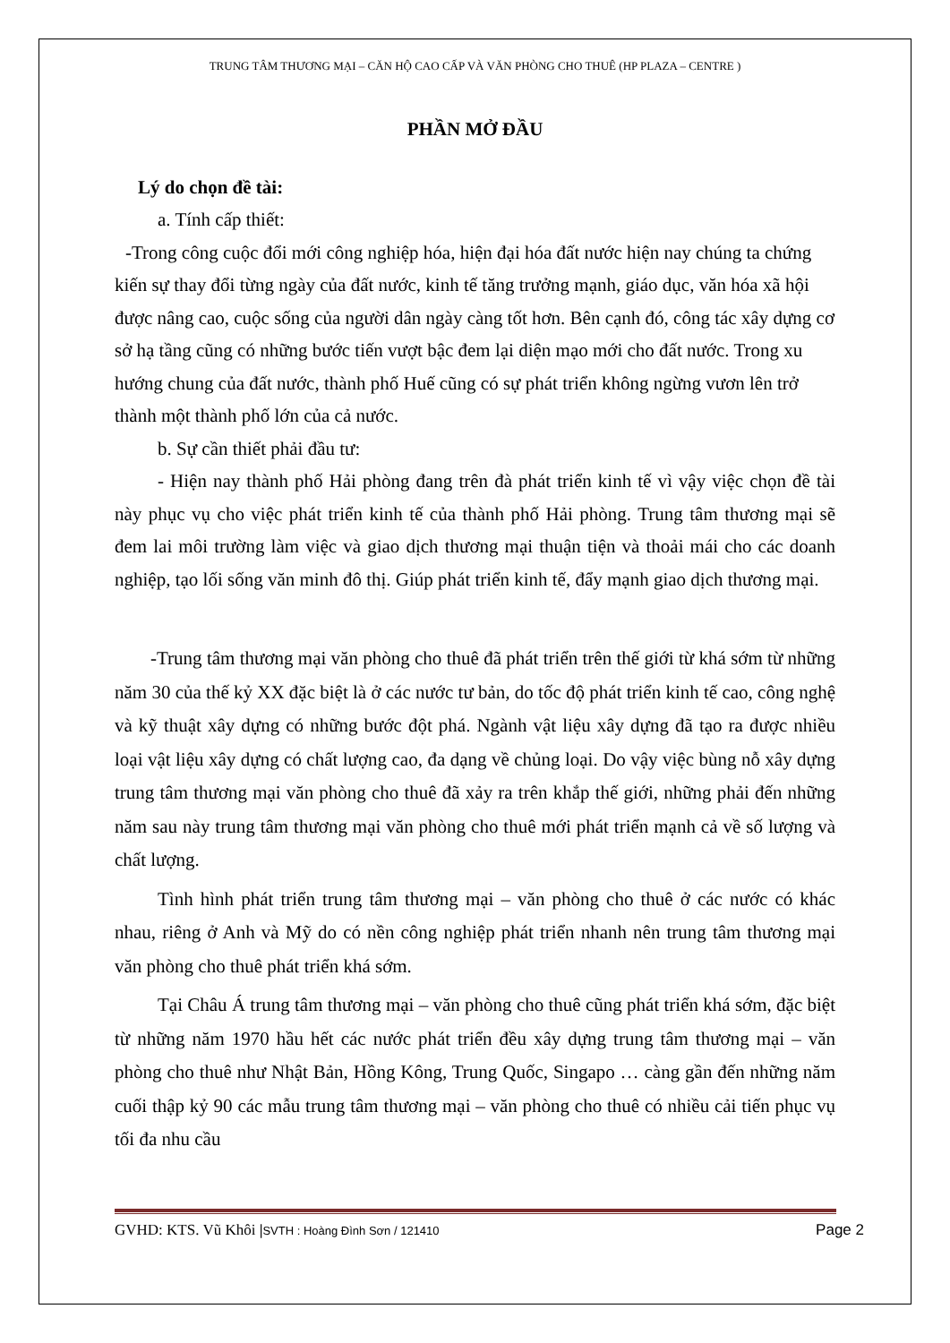TRUNG TÂM THƯƠNG MẠI – CĂN HỘ CAO CẤP VÀ VĂN PHÒNG CHO THUÊ (HP PLAZA – CENTRE )
PHẦN MỞ ĐẦU
Lý do chọn đề tài:
a. Tính cấp thiết:
-Trong công cuộc đổi mới công nghiệp hóa, hiện đại hóa đất nước hiện nay chúng ta chứng kiến sự thay đổi từng ngày của đất nước, kinh tế tăng trưởng mạnh, giáo dục, văn hóa xã hội được nâng cao, cuộc sống của người dân ngày càng tốt hơn. Bên cạnh đó, công tác xây dựng cơ sở hạ tầng cũng có những bước tiến vượt bậc đem lại diện mạo mới cho đất nước. Trong xu hướng chung của đất nước, thành phố Huế cũng có sự phát triển không ngừng vươn lên trở thành một thành phố lớn của cả nước.
b. Sự cần thiết phải đầu tư:
- Hiện nay thành phố Hải phòng đang trên đà phát triển kinh tế vì vậy việc chọn đề tài này phục vụ cho việc phát triển kinh tế của thành phố Hải phòng. Trung tâm thương mại sẽ đem lai môi trường làm việc và giao dịch thương mại thuận tiện và thoải mái cho các doanh nghiệp, tạo lối sống văn minh đô thị. Giúp phát triển kinh tế, đẩy mạnh giao dịch thương mại.
-Trung tâm thương mại văn phòng cho thuê đã phát triển trên thế giới từ khá sớm từ những năm 30 của thế kỷ XX đặc biệt là ở các nước tư bản, do tốc độ phát triển kinh tế cao, công nghệ và kỹ thuật xây dựng có những bước đột phá. Ngành vật liệu xây dựng đã tạo ra được nhiều loại vật liệu xây dựng có chất lượng cao, đa dạng về chủng loại. Do vậy việc bùng nỗ xây dựng trung tâm thương mại văn phòng cho thuê đã xảy ra trên khắp thế giới, những phải đến những năm sau này trung tâm thương mại văn phòng cho thuê mới phát triển mạnh cả về số lượng và chất lượng.
Tình hình phát triển trung tâm thương mại – văn phòng cho thuê ở các nước có khác nhau, riêng ở Anh và Mỹ do có nền công nghiệp phát triển nhanh nên trung tâm thương mại văn phòng cho thuê phát triển khá sớm.
Tại Châu Á trung tâm thương mại – văn phòng cho thuê cũng phát triển khá sớm, đặc biệt từ những năm 1970 hầu hết các nước phát triển đều xây dựng trung tâm thương mại – văn phòng cho thuê như Nhật Bản, Hồng Kông, Trung Quốc, Singapo … càng gần đến những năm cuối thập kỷ 90 các mẫu trung tâm thương mại – văn phòng cho thuê có nhiều cải tiến phục vụ tối đa nhu cầu
GVHD: KTS. Vũ Khôi |SVTH : Hoàng Đình Sơn / 121410 Page 2